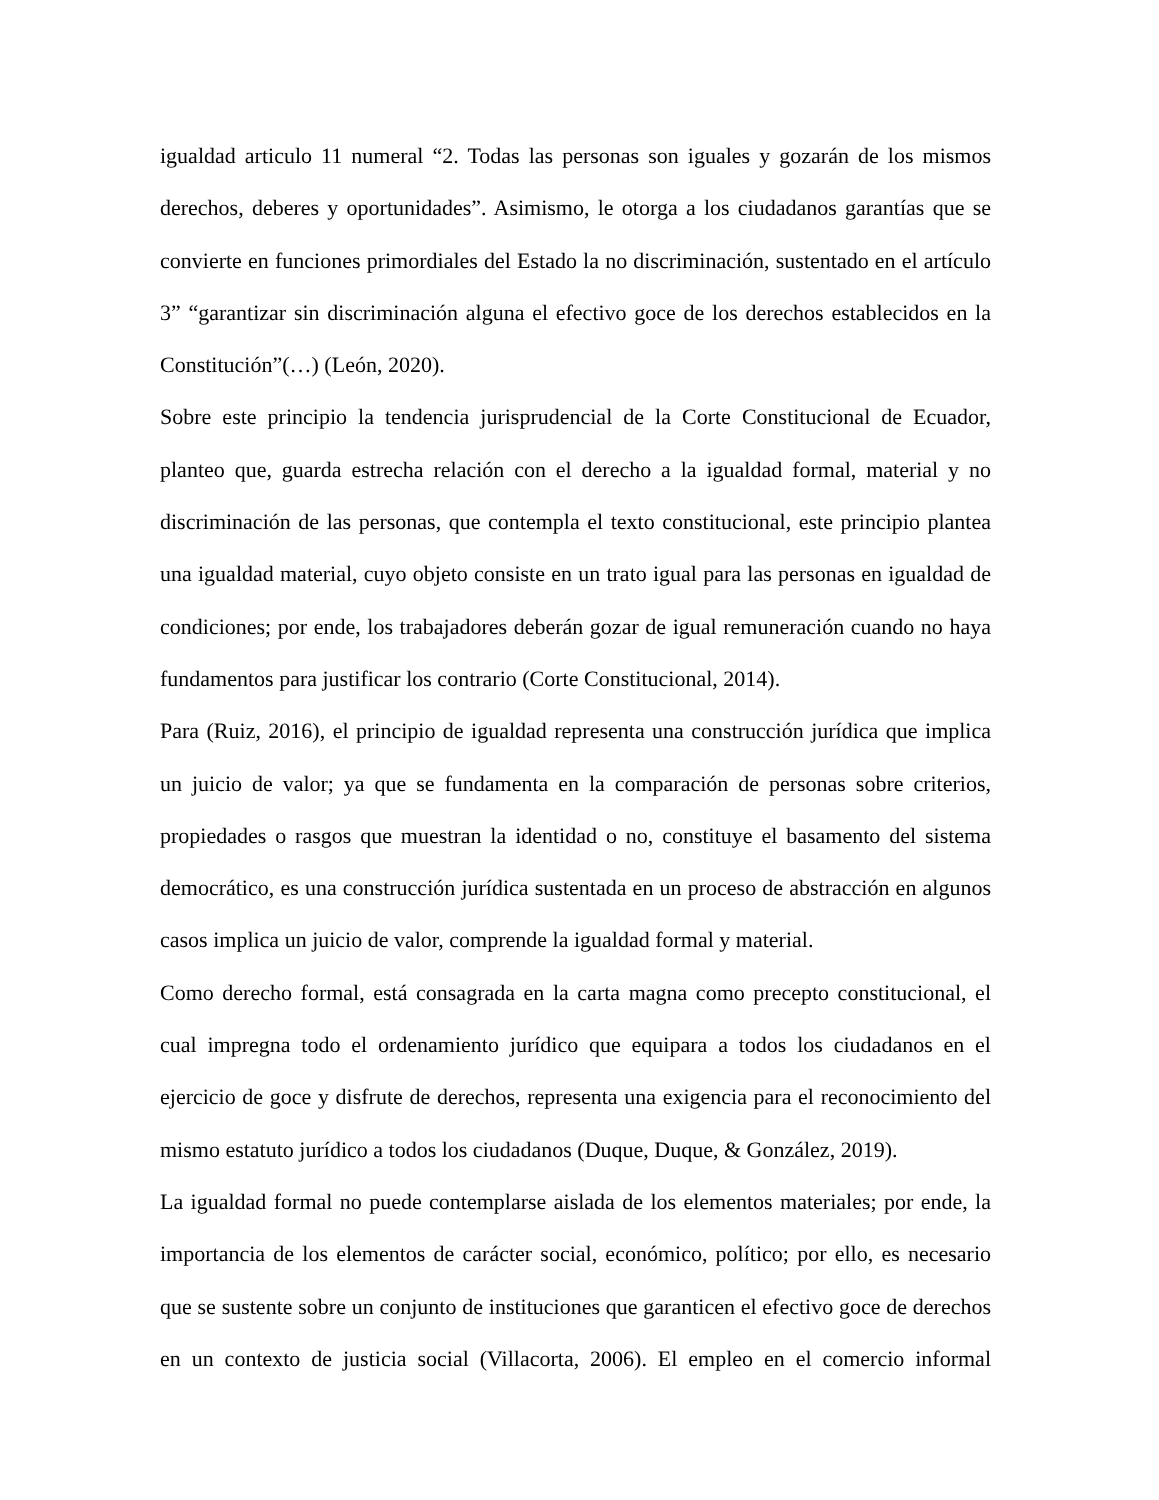igualdad articulo 11 numeral “2. Todas las personas son iguales y gozarán de los mismos derechos, deberes y oportunidades”. Asimismo, le otorga a los ciudadanos garantías que se convierte en funciones primordiales del Estado la no discriminación, sustentado en el artículo 3” “garantizar sin discriminación alguna el efectivo goce de los derechos establecidos en la Constitución”(…) (León, 2020).
Sobre este principio la tendencia jurisprudencial de la Corte Constitucional de Ecuador, planteo que, guarda estrecha relación con el derecho a la igualdad formal, material y no discriminación de las personas, que contempla el texto constitucional, este principio plantea una igualdad material, cuyo objeto consiste en un trato igual para las personas en igualdad de condiciones; por ende, los trabajadores deberán gozar de igual remuneración cuando no haya fundamentos para justificar los contrario (Corte Constitucional, 2014).
Para (Ruiz, 2016), el principio de igualdad representa una construcción jurídica que implica un juicio de valor; ya que se fundamenta en la comparación de personas sobre criterios, propiedades o rasgos que muestran la identidad o no, constituye el basamento del sistema democrático, es una construcción jurídica sustentada en un proceso de abstracción en algunos casos implica un juicio de valor, comprende la igualdad formal y material.
Como derecho formal, está consagrada en la carta magna como precepto constitucional, el cual impregna todo el ordenamiento jurídico que equipara a todos los ciudadanos en el ejercicio de goce y disfrute de derechos, representa una exigencia para el reconocimiento del mismo estatuto jurídico a todos los ciudadanos (Duque, Duque, & González, 2019).
La igualdad formal no puede contemplarse aislada de los elementos materiales; por ende, la importancia de los elementos de carácter social, económico, político; por ello, es necesario que se sustente sobre un conjunto de instituciones que garanticen el efectivo goce de derechos en un contexto de justicia social (Villacorta, 2006). El empleo en el comercio informal